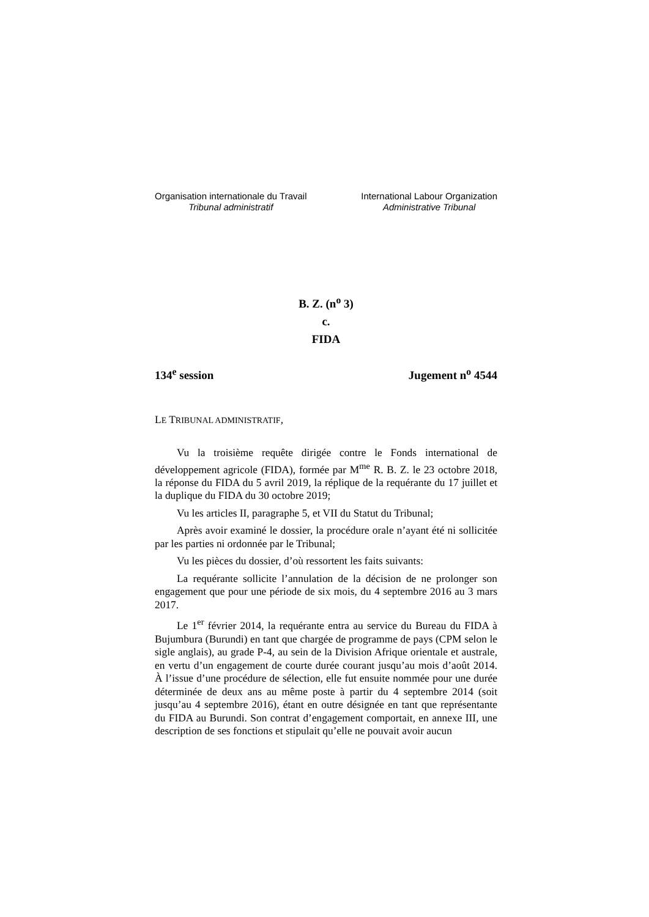Organisation internationale du Travail
Tribunal administratif
International Labour Organization
Administrative Tribunal
B. Z. (n<sup>o</sup> 3)
c.
FIDA
134<sup>e</sup> session Jugement n<sup>o</sup> 4544
LE TRIBUNAL ADMINISTRATIF,
Vu la troisième requête dirigée contre le Fonds international de développement agricole (FIDA), formée par M<sup>me</sup> R. B. Z. le 23 octobre 2018, la réponse du FIDA du 5 avril 2019, la réplique de la requérante du 17 juillet et la duplique du FIDA du 30 octobre 2019;
Vu les articles II, paragraphe 5, et VII du Statut du Tribunal;
Après avoir examiné le dossier, la procédure orale n’ayant été ni sollicitée par les parties ni ordonnée par le Tribunal;
Vu les pièces du dossier, d’où ressortent les faits suivants:
La requérante sollicite l’annulation de la décision de ne prolonger son engagement que pour une période de six mois, du 4 septembre 2016 au 3 mars 2017.
Le 1<sup>er</sup> février 2014, la requérante entra au service du Bureau du FIDA à Bujumbura (Burundi) en tant que chargée de programme de pays (CPM selon le sigle anglais), au grade P-4, au sein de la Division Afrique orientale et australe, en vertu d’un engagement de courte durée courant jusqu’au mois d’août 2014. À l’issue d’une procédure de sélection, elle fut ensuite nommée pour une durée déterminée de deux ans au même poste à partir du 4 septembre 2014 (soit jusqu’au 4 septembre 2016), étant en outre désignée en tant que représentante du FIDA au Burundi. Son contrat d’engagement comportait, en annexe III, une description de ses fonctions et stipulait qu’elle ne pouvait avoir aucun